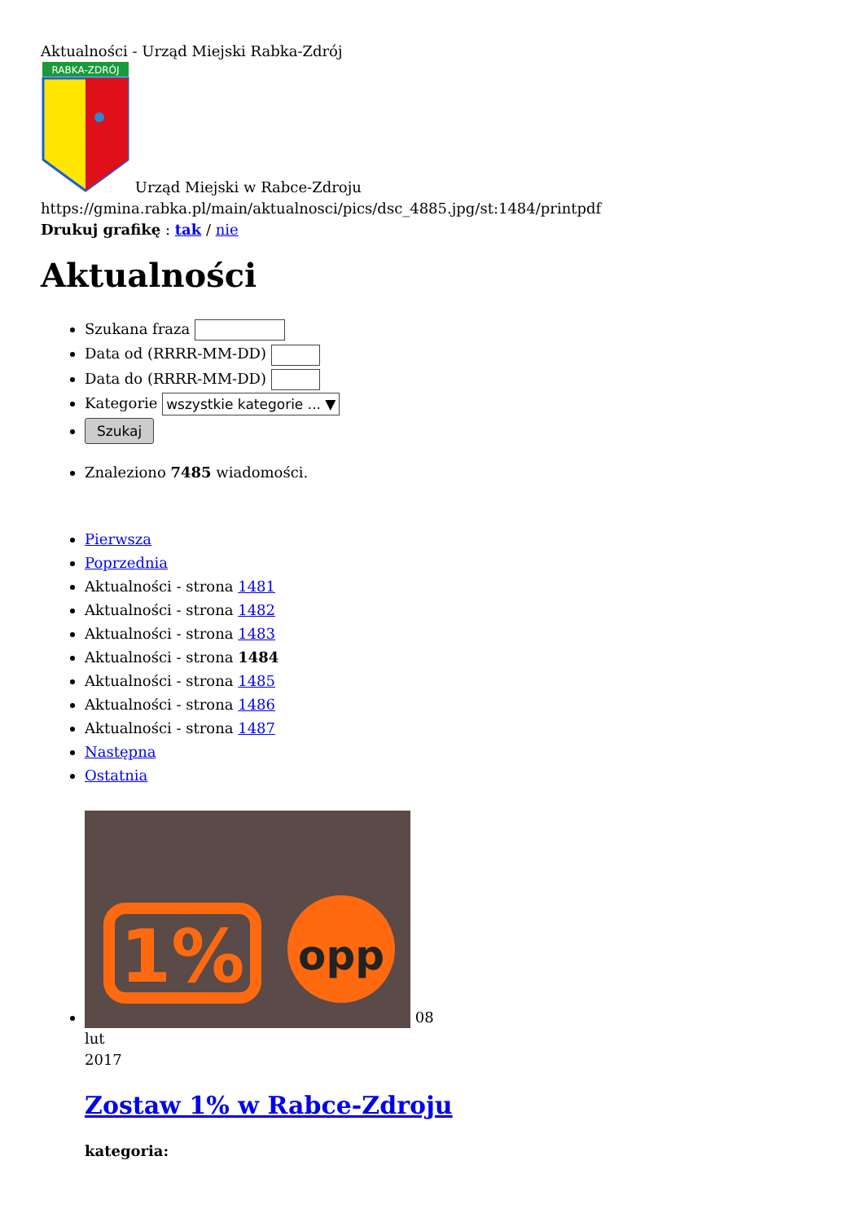Aktualności - Urząd Miejski Rabka-Zdrój
RABKA-ZDRÓJ
Urząd Miejski w Rabce-Zdroju
https://gmina.rabka.pl/main/aktualnosci/pics/dsc_4885.jpg/st:1484/printpdf
Drukuj grafikę : tak / nie
Aktualności
Szukana fraza
Data od (RRRR-MM-DD)
Data do (RRRR-MM-DD)
Kategorie wszystkie kategorie ... ▼
Szukaj
Znaleziono 7485 wiadomości.
Pierwsza
Poprzednia
Aktualności - strona 1481
Aktualności - strona 1482
Aktualności - strona 1483
Aktualności - strona 1484
Aktualności - strona 1485
Aktualności - strona 1486
Aktualności - strona 1487
Następna
Ostatnia
1%
opp
08
lut
2017
Zostaw 1% w Rabce-Zdroju
kategoria: